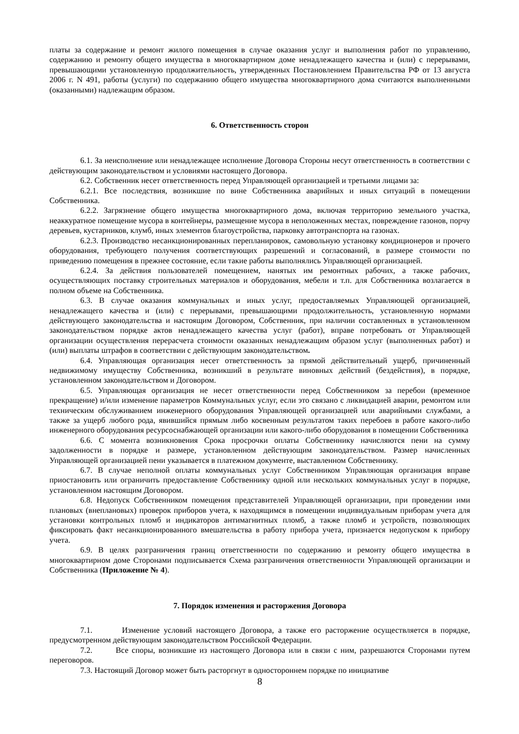платы за содержание и ремонт жилого помещения в случае оказания услуг и выполнения работ по управлению, содержанию и ремонту общего имущества в многоквартирном доме ненадлежащего качества и (или) с перерывами, превышающими установленную продолжительность, утвержденных Постановлением Правительства РФ от 13 августа 2006 г. N 491, работы (услуги) по содержанию общего имущества многоквартирного дома считаются выполненными (оказанными) надлежащим образом.
6. Ответственность сторон
6.1. За неисполнение или ненадлежащее исполнение Договора Стороны несут ответственность в соответствии с действующим законодательством и условиями настоящего Договора.
6.2. Собственник несет ответственность перед Управляющей организацией и третьими лицами за:
6.2.1. Все последствия, возникшие по вине Собственника аварийных и иных ситуаций в помещении Собственника.
6.2.2. Загрязнение общего имущества многоквартирного дома, включая территорию земельного участка, неаккуратное помещение мусора в контейнеры, размещение мусора в неположенных местах, повреждение газонов, порчу деревьев, кустарников, клумб, иных элементов благоустройства, парковку автотранспорта на газонах.
6.2.3. Производство несанкционированных перепланировок, самовольную установку кондиционеров и прочего оборудования, требующего получения соответствующих разрешений и согласований, в размере стоимости по приведению помещения в прежнее состояние, если такие работы выполнялись Управляющей организацией.
6.2.4. За действия пользователей помещением, нанятых им ремонтных рабочих, а также рабочих, осуществляющих поставку строительных материалов и оборудования, мебели и т.п. для Собственника возлагается в полном объеме на Собственника.
6.3. В случае оказания коммунальных и иных услуг, предоставляемых Управляющей организацией, ненадлежащего качества и (или) с перерывами, превышающими продолжительность, установленную нормами действующего законодательства и настоящим Договором, Собственник, при наличии составленных в установленном законодательством порядке актов ненадлежащего качества услуг (работ), вправе потребовать от Управляющей организации осуществления перерасчета стоимости оказанных ненадлежащим образом услуг (выполненных работ) и (или) выплаты штрафов в соответствии с действующим законодательством.
6.4. Управляющая организация несет ответственность за прямой действительный ущерб, причиненный недвижимому имуществу Собственника, возникший в результате виновных действий (бездействия), в порядке, установленном законодательством и Договором.
6.5. Управляющая организация не несет ответственности перед Собственником за перебои (временное прекращение) и/или изменение параметров Коммунальных услуг, если это связано с ликвидацией аварии, ремонтом или техническим обслуживанием инженерного оборудования Управляющей организацией или аварийными службами, а также за ущерб любого рода, явившийся прямым либо косвенным результатом таких перебоев в работе какого-либо инженерного оборудования ресурсоснабжающей организации или какого-либо оборудования в помещении Собственника
6.6. С момента возникновения Срока просрочки оплаты Собственнику начисляются пени на сумму задолженности в порядке и размере, установленном действующим законодательством. Размер начисленных Управляющей организацией пени указывается в платежном документе, выставленном Собственнику.
6.7. В случае неполной оплаты коммунальных услуг Собственником Управляющая организация вправе приостановить или ограничить предоставление Собственнику одной или нескольких коммунальных услуг в порядке, установленном настоящим Договором.
6.8. Недопуск Собственником помещения представителей Управляющей организации, при проведении ими плановых (внеплановых) проверок приборов учета, к находящимся в помещении индивидуальным приборам учета для установки контрольных пломб и индикаторов антимагнитных пломб, а также пломб и устройств, позволяющих фиксировать факт несанкционированного вмешательства в работу прибора учета, признается недопуском к прибору учета.
6.9. В целях разграничения границ ответственности по содержанию и ремонту общего имущества в многоквартирном доме Сторонами подписывается Схема разграничения ответственности Управляющей организации и Собственника (Приложение № 4).
7. Порядок изменения и расторжения Договора
7.1. Изменение условий настоящего Договора, а также его расторжение осуществляется в порядке, предусмотренном действующим законодательством Российской Федерации.
7.2. Все споры, возникшие из настоящего Договора или в связи с ним, разрешаются Сторонами путем переговоров.
7.3. Настоящий Договор может быть расторгнут в одностороннем порядке по инициативе
8